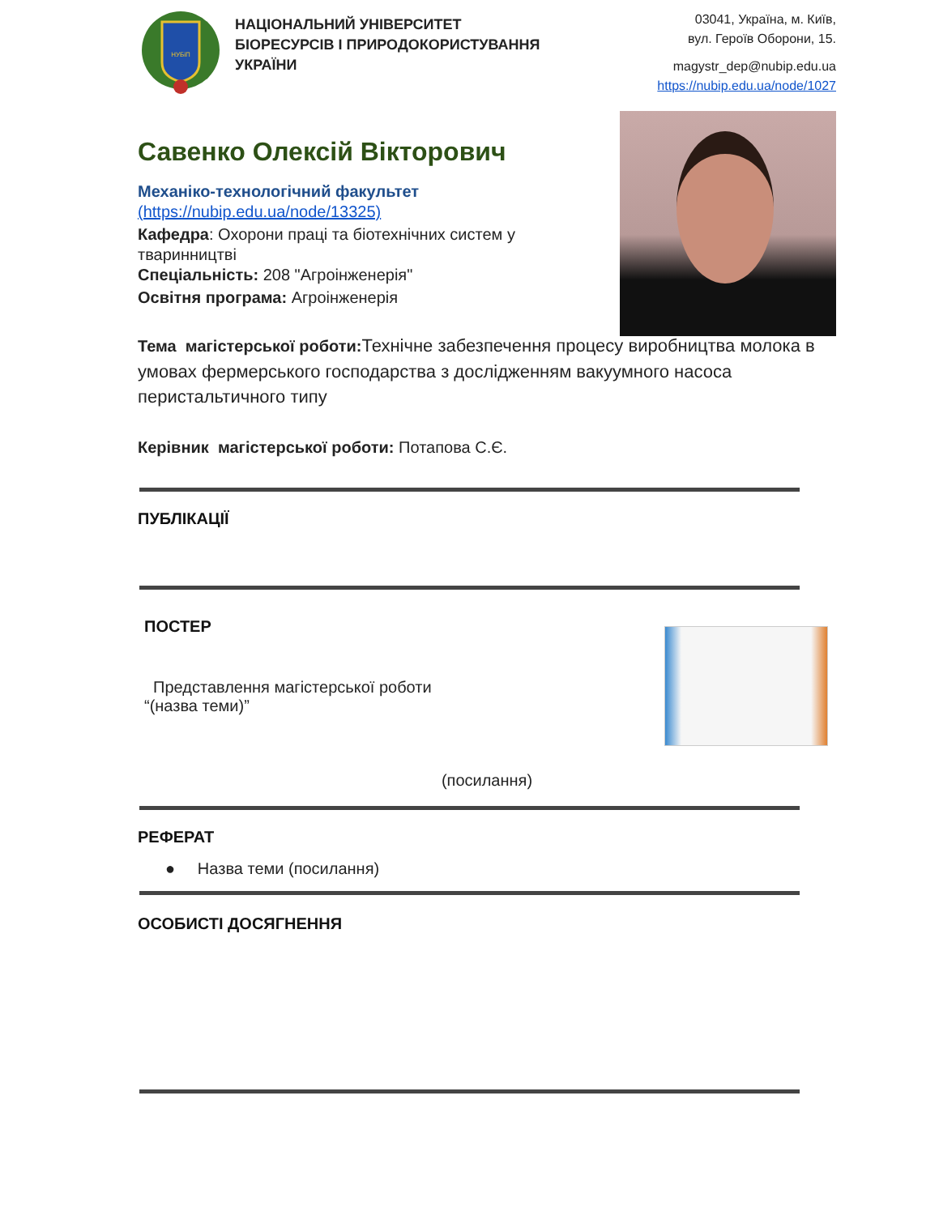НУБіП
НАЦІОНАЛЬНИЙ УНІВЕРСИТЕТ
БІОРЕСУРСІВ І ПРИРОДОКОРИСТУВАННЯ
УКРАЇНИ
03041, Україна, м. Київ,
вул. Героїв Оборони, 15.
magystr_dep@nubip.edu.ua
https://nubip.edu.ua/node/1027
Савенко Олексій Вікторович
Механіко-технологічний факультет
(https://nubip.edu.ua/node/13325)
Кафедра: Охорони праці та біотехнічних систем у тваринництві
Спеціальність: 208 "Агроінженерія"
Освітня програма: Агроінженерія
Тема магістерської роботи: Технічне забезпечення процесу виробництва молока в умовах фермерського господарства з дослідженням вакуумного насоса перистальтичного типу
Керівник магістерської роботи: Потапова С.Є.
ПУБЛІКАЦІЇ
ПОСТЕР
Представлення магістерської роботи
“(назва теми)”
(посилання)
РЕФЕРАТ
● Назва теми (посилання)
ОСОБИСТІ ДОСЯГНЕННЯ